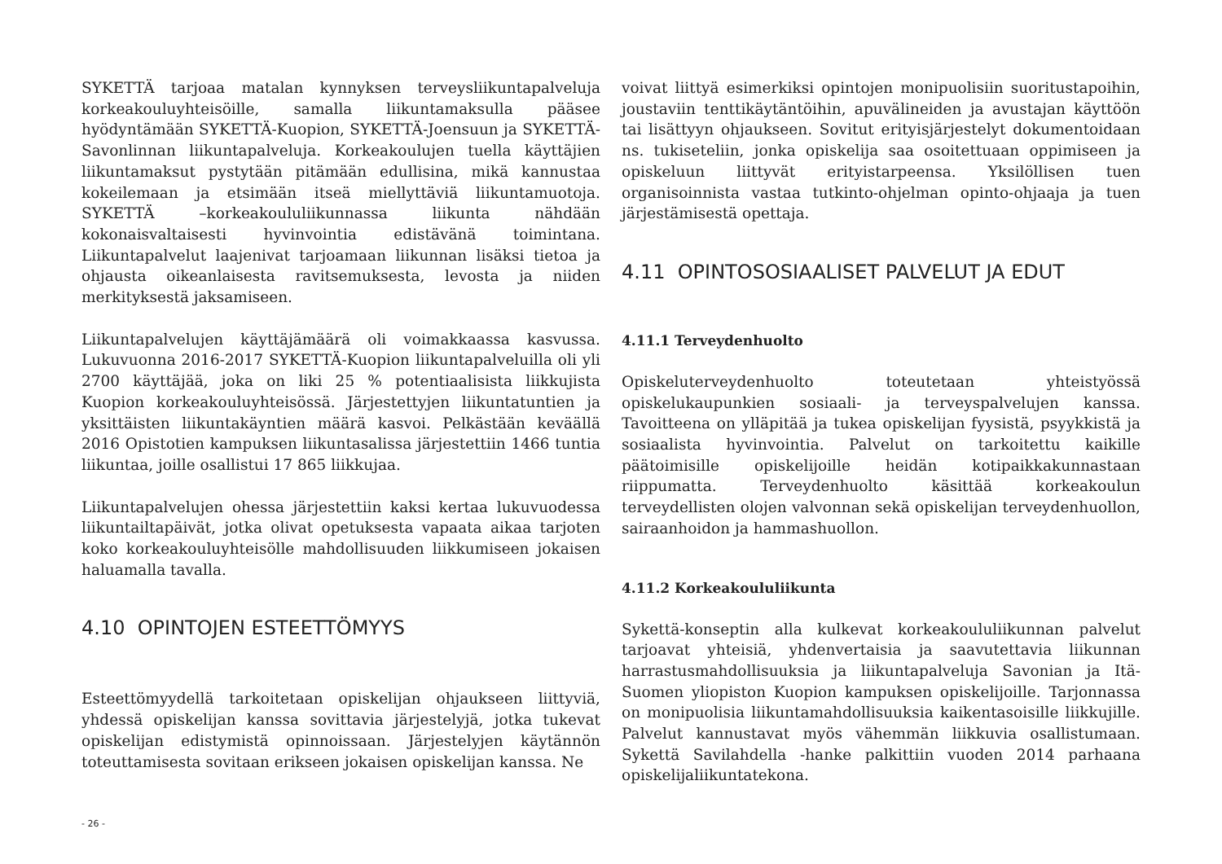SYKETTÄ tarjoaa matalan kynnyksen terveysliikuntapalveluja korkeakouluyhteisöille, samalla liikuntamaksulla pääsee hyödyntämään SYKETTÄ-Kuopion, SYKETTÄ-Joensuun ja SYKETTÄ-Savonlinnan liikuntapalveluja. Korkeakoulujen tuella käyttäjien liikuntamaksut pystytään pitämään edullisina, mikä kannustaa kokeilemaan ja etsimään itseä miellyttäviä liikuntamuotoja. SYKETTÄ –korkeakoululiikunnassa liikunta nähdään kokonaisvaltaisesti hyvinvointia edistävänä toimintana. Liikuntapalvelut laajenivat tarjoamaan liikunnan lisäksi tietoa ja ohjausta oikeanlaisesta ravitsemuksesta, levosta ja niiden merkityksestä jaksamiseen.
Liikuntapalvelujen käyttäjämäärä oli voimakkaassa kasvussa. Lukuvuonna 2016-2017 SYKETTÄ-Kuopion liikuntapalveluilla oli yli 2700 käyttäjää, joka on liki 25 % potentiaalisista liikkujista Kuopion korkeakouluyhteisössä. Järjestettyjen liikuntatuntien ja yksittäisten liikuntakäyntien määrä kasvoi. Pelkästään keväällä 2016 Opistotien kampuksen liikuntasalissa järjestettiin 1466 tuntia liikuntaa, joille osallistui 17 865 liikkujaa.
Liikuntapalvelujen ohessa järjestettiin kaksi kertaa lukuvuodessa liikuntailtapäivät, jotka olivat opetuksesta vapaata aikaa tarjoten koko korkeakouluyhteisölle mahdollisuuden liikkumiseen jokaisen haluamalla tavalla.
4.10 OPINTOJEN ESTEETTÖMYYS
Esteettömyydellä tarkoitetaan opiskelijan ohjaukseen liittyviä, yhdessä opiskelijan kanssa sovittavia järjestelyjä, jotka tukevat opiskelijan edistymistä opinnoissaan. Järjestelyjen käytännön toteuttamisesta sovitaan erikseen jokaisen opiskelijan kanssa. Ne
voivat liittyä esimerkiksi opintojen monipuolisiin suoritustapoihin, joustaviin tenttikäytäntöihin, apuvälineiden ja avustajan käyttöön tai lisättyyn ohjaukseen. Sovitut erityisjärjestelyt dokumentoidaan ns. tukiseteliin, jonka opiskelija saa osoitettuaan oppimiseen ja opiskeluun liittyvät erityistarpeensa. Yksilöllisen tuen organisoinnista vastaa tutkinto-ohjelman opinto-ohjaaja ja tuen järjestämisestä opettaja.
4.11 OPINTOSOSIAALISET PALVELUT JA EDUT
4.11.1 Terveydenhuolto
Opiskeluterveydenhuolto toteutetaan yhteistyössä opiskelukaupunkien sosiaali- ja terveyspalvelujen kanssa. Tavoitteena on ylläpitää ja tukea opiskelijan fyysistä, psyykkistä ja sosiaalista hyvinvointia. Palvelut on tarkoitettu kaikille päätoimisille opiskelijoille heidän kotipaikkakunnastaan riippumatta. Terveydenhuolto käsittää korkeakoulun terveydellisten olojen valvonnan sekä opiskelijan terveydenhuollon, sairaanhoidon ja hammashuollon.
4.11.2 Korkeakoululiikunta
Sykettä-konseptin alla kulkevat korkeakoululiikunnan palvelut tarjoavat yhteisiä, yhdenvertaisia ja saavutettavia liikunnan harrastusmahdollisuuksia ja liikuntapalveluja Savonian ja Itä-Suomen yliopiston Kuopion kampuksen opiskelijoille. Tarjonnassa on monipuolisia liikuntamahdollisuuksia kaikentasoisille liikkujille. Palvelut kannustavat myös vähemmän liikkuvia osallistumaan. Sykettä Savilahdella -hanke palkittiin vuoden 2014 parhaana opiskelijaliikuntatekona.
- 26 -